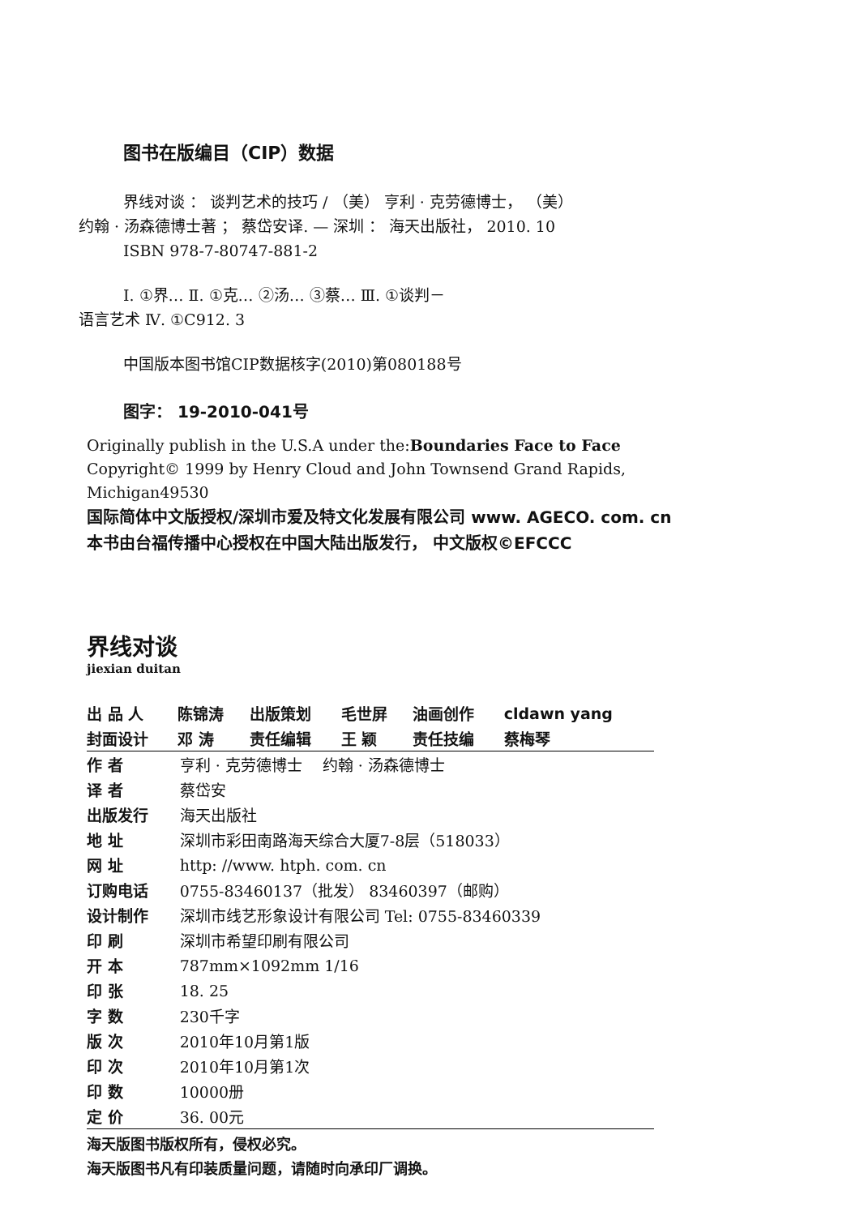图书在版编目（CIP）数据
界线对谈 ： 谈判艺术的技巧 / （美） 亨利 · 克劳德博士， （美）
约翰 · 汤森德博士著 ； 蔡岱安译. — 深圳 ： 海天出版社， 2010. 10
ISBN 978-7-80747-881-2
Ⅰ. ①界… Ⅱ. ①克… ②汤… ③蔡… Ⅲ. ①谈判－
语言艺术 Ⅳ. ①C912. 3
中国版本图书馆CIP数据核字(2010)第080188号
图字： 19-2010-041号
Originally publish in the U.S.A under the:Boundaries Face to Face
Copyright© 1999 by Henry Cloud and John Townsend Grand Rapids,
Michigan49530
国际简体中文版授权/深圳市爱及特文化发展有限公司 www. AGECO. com. cn
本书由台福传播中心授权在中国大陆出版发行， 中文版权©EFCCC
界线对谈
jiexian duitan
| 出 品 人 | 陈锦涛 | 出版策划 | 毛世屏 | 油画创作 | cldawn yang |
| --- | --- | --- | --- | --- | --- |
| 封面设计 | 邓 涛 | 责任编辑 | 王 颖 | 责任技编 | 蔡梅琴 |
| 作 者 | 亨利 · 克劳德博士 约翰 · 汤森德博士 |
| 译 者 | 蔡岱安 |
| 出版发行 | 海天出版社 |
| 地 址 | 深圳市彩田南路海天综合大厦7-8层（518033） |
| 网 址 | http: //www. htph. com. cn |
| 订购电话 | 0755-83460137（批发） 83460397（邮购） |
| 设计制作 | 深圳市线艺形象设计有限公司 Tel: 0755-83460339 |
| 印 刷 | 深圳市希望印刷有限公司 |
| 开 本 | 787mm×1092mm 1/16 |
| 印 张 | 18. 25 |
| 字 数 | 230千字 |
| 版 次 | 2010年10月第1版 |
| 印 次 | 2010年10月第1次 |
| 印 数 | 10000册 |
| 定 价 | 36. 00元 |
海天版图书版权所有，侵权必究。
海天版图书凡有印装质量问题，请随时向承印厂调换。